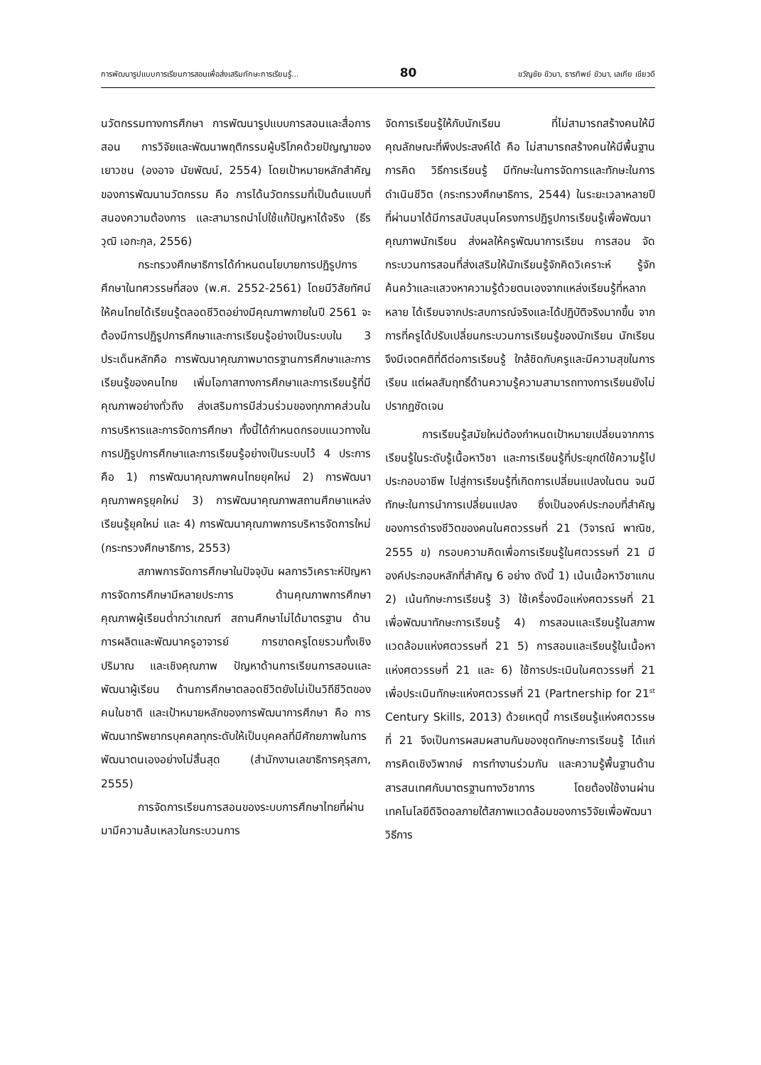การพัฒนารูปแบบการเรียนการสอนเพื่อส่งเสริมทักษะการเรียนรู้... 80 ขวัญชัย ขัวนา, ธารทิพย์ ขัวนา, เลเกีย เขียวดี
นวัตกรรมทางการศึกษา การพัฒนารูปแบบการสอนและสื่อการสอน การวิจัยและพัฒนาพฤติกรรมผู้บริโภคด้วยปัญญาของเยาวชน (องอาจ นัยพัฒน์, 2554) โดยเป้าหมายหลักสำคัญของการพัฒนานวัตกรรม คือ การได้นวัตกรรมที่เป็นต้นแบบที่สนองความต้องการ และสามารถนำไปใช้แก้ปัญหาได้จริง (ธีรวุฒิ เอกะกุล, 2556)
กระทรวงศึกษาธิการได้กำหนดนโยบายการปฏิรูปการศึกษาในทศวรรษที่สอง (พ.ศ. 2552-2561) โดยมีวิสัยทัศน์ให้คนไทยได้เรียนรู้ตลอดชีวิตอย่างมีคุณภาพภายในปี 2561 จะต้องมีการปฏิรูปการศึกษาและการเรียนรู้อย่างเป็นระบบใน 3 ประเด็นหลักคือ การพัฒนาคุณภาพมาตรฐานการศึกษาและการเรียนรู้ของคนไทย เพิ่มโอกาสทางการศึกษาและการเรียนรู้ที่มีคุณภาพอย่างทั่วถึง ส่งเสริมการมีส่วนร่วมของทุกภาคส่วนในการบริหารและการจัดการศึกษา ทั้งนี้ได้กำหนดกรอบแนวทางในการปฏิรูปการศึกษาและการเรียนรู้อย่างเป็นระบบไว้ 4 ประการ คือ 1) การพัฒนาคุณภาพคนไทยยุคใหม่ 2) การพัฒนาคุณภาพครูยุคใหม่ 3) การพัฒนาคุณภาพสถานศึกษาแหล่งเรียนรู้ยุคใหม่ และ 4) การพัฒนาคุณภาพการบริหารจัดการใหม่ (กระทรวงศึกษาธิการ, 2553)
สภาพการจัดการศึกษาในปัจจุบัน ผลการวิเคราะห์ปัญหาการจัดการศึกษามีหลายประการ ด้านคุณภาพการศึกษา คุณภาพผู้เรียนต่ำกว่าเกณฑ์ สถานศึกษาไม่ได้มาตรฐาน ด้านการผลิตและพัฒนาครูอาจารย์ การขาดครูโดยรวมทั้งเชิงปริมาณ และเชิงคุณภาพ ปัญหาด้านการเรียนการสอนและพัฒนาผู้เรียน ด้านการศึกษาตลอดชีวิตยังไม่เป็นวิถีชีวิตของคนในชาติ และเป้าหมายหลักของการพัฒนาการศึกษา คือ การพัฒนาทรัพยากรบุคคลทุกระดับให้เป็นบุคคลที่มีศักยภาพในการพัฒนาตนเองอย่างไม่สิ้นสุด (สำนักงานเลขาธิการคุรุสภา, 2555)
การจัดการเรียนการสอนของระบบการศึกษาไทยที่ผ่านมามีความล้มเหลวในกระบวนการ
จัดการเรียนรู้ให้กับนักเรียน ที่ไม่สามารถสร้างคนให้มีคุณลักษณะที่พึงประสงค์ได้ คือ ไม่สามารถสร้างคนให้มีพื้นฐานการคิด วิธีการเรียนรู้ มีทักษะในการจัดการและทักษะในการดำเนินชีวิต (กระทรวงศึกษาธิการ, 2544) ในระยะเวลาหลายปีที่ผ่านมาได้มีการสนับสนุนโครงการปฏิรูปการเรียนรู้เพื่อพัฒนาคุณภาพนักเรียน ส่งผลให้ครูพัฒนาการเรียน การสอน จัดกระบวนการสอนที่ส่งเสริมให้นักเรียนรู้จักคิดวิเคราะห์ รู้จักค้นคว้าและแสวงหาความรู้ด้วยตนเองจากแหล่งเรียนรู้ที่หลากหลาย ได้เรียนจากประสบการณ์จริงและได้ปฏิบัติจริงมากขึ้น จากการที่ครูได้ปรับเปลี่ยนกระบวนการเรียนรู้ของนักเรียน นักเรียนจึงมีเจตคติที่ดีต่อการเรียนรู้ ใกล้ชิดกับครูและมีความสุขในการเรียน แต่ผลสัมฤทธิ์ด้านความรู้ความสามารถทางการเรียนยังไม่ปรากฏชัดเจน
การเรียนรู้สมัยใหม่ต้องกำหนดเป้าหมายเปลี่ยนจากการเรียนรู้ในระดับรู้เนื้อหาวิชา และการเรียนรู้ที่ประยุกต์ใช้ความรู้ไปประกอบอาชีพ ไปสู่การเรียนรู้ที่เกิดการเปลี่ยนแปลงในตน จนมีทักษะในการนำการเปลี่ยนแปลง ซึ่งเป็นองค์ประกอบที่สำคัญของการดำรงชีวิตของคนในศตวรรษที่ 21 (วิจารณ์ พาณิช, 2555 ข) กรอบความคิดเพื่อการเรียนรู้ในศตวรรษที่ 21 มีองค์ประกอบหลักที่สำคัญ 6 อย่าง ดังนี้ 1) เน้นเนื้อหาวิชาแกน 2) เน้นทักษะการเรียนรู้ 3) ใช้เครื่องมือแห่งศตวรรษที่ 21 เพื่อพัฒนาทักษะการเรียนรู้ 4) การสอนและเรียนรู้ในสภาพแวดล้อมแห่งศตวรรษที่ 21 5) การสอนและเรียนรู้ในเนื้อหาแห่งศตวรรษที่ 21 และ 6) ใช้การประเมินในศตวรรษที่ 21 เพื่อประเมินทักษะแห่งศตวรรษที่ 21 (Partnership for 21<sup>st</sup> Century Skills, 2013) ด้วยเหตุนี้ การเรียนรู้แห่งศตวรรษที่ 21 จึงเป็นการผสมผสานกันของชุดทักษะการเรียนรู้ ได้แก่ การคิดเชิงวิพากษ์ การทำงานร่วมกัน และความรู้พื้นฐานด้านสารสนเทศกับมาตรฐานทางวิชาการ โดยต้องใช้งานผ่านเทคโนโลยีดิจิตอลภายใต้สภาพแวดล้อมของการวิจัยเพื่อพัฒนาวิธีการ